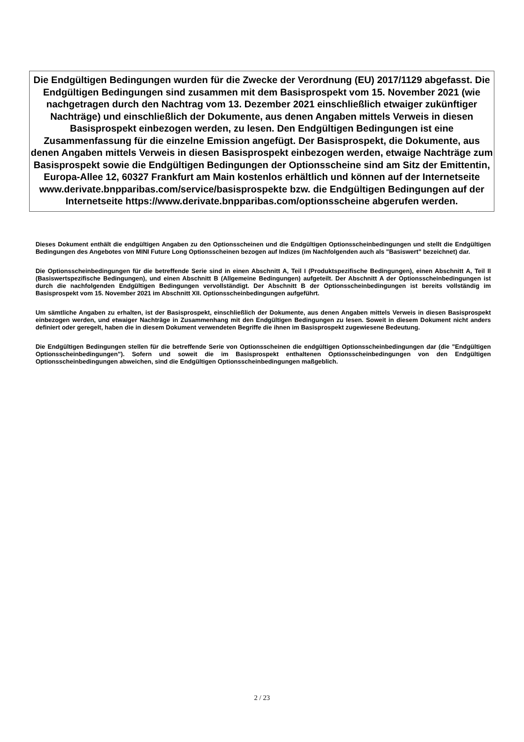Die Endgültigen Bedingungen wurden für die Zwecke der Verordnung (EU) 2017/1129 abgefasst. Die Endgültigen Bedingungen sind zusammen mit dem Basisprospekt vom 15. November 2021 (wie nachgetragen durch den Nachtrag vom 13. Dezember 2021 einschließlich etwaiger zukünftiger Nachträge) und einschließlich der Dokumente, aus denen Angaben mittels Verweis in diesen Basisprospekt einbezogen werden, zu lesen. Den Endgültigen Bedingungen ist eine Zusammenfassung für die einzelne Emission angefügt. Der Basisprospekt, die Dokumente, aus denen Angaben mittels Verweis in diesen Basisprospekt einbezogen werden, etwaige Nachträge zum Basisprospekt sowie die Endgültigen Bedingungen der Optionsscheine sind am Sitz der Emittentin, Europa-Allee 12, 60327 Frankfurt am Main kostenlos erhältlich und können auf der Internetseite www.derivate.bnpparibas.com/service/basisprospekte bzw. die Endgültigen Bedingungen auf der Internetseite https://www.derivate.bnpparibas.com/optionsscheine abgerufen werden.
Dieses Dokument enthält die endgültigen Angaben zu den Optionsscheinen und die Endgültigen Optionsscheinbedingungen und stellt die Endgültigen Bedingungen des Angebotes von MINI Future Long Optionsscheinen bezogen auf Indizes (im Nachfolgenden auch als "Basiswert" bezeichnet) dar.
Die Optionsscheinbedingungen für die betreffende Serie sind in einen Abschnitt A, Teil I (Produktspezifische Bedingungen), einen Abschnitt A, Teil II (Basiswertspezifische Bedingungen), und einen Abschnitt B (Allgemeine Bedingungen) aufgeteilt. Der Abschnitt A der Optionsscheinbedingungen ist durch die nachfolgenden Endgültigen Bedingungen vervollständigt. Der Abschnitt B der Optionsscheinbedingungen ist bereits vollständig im Basisprospekt vom 15. November 2021 im Abschnitt XII. Optionsscheinbedingungen aufgeführt.
Um sämtliche Angaben zu erhalten, ist der Basisprospekt, einschließlich der Dokumente, aus denen Angaben mittels Verweis in diesen Basisprospekt einbezogen werden, und etwaiger Nachträge in Zusammenhang mit den Endgültigen Bedingungen zu lesen. Soweit in diesem Dokument nicht anders definiert oder geregelt, haben die in diesem Dokument verwendeten Begriffe die ihnen im Basisprospekt zugewiesene Bedeutung.
Die Endgültigen Bedingungen stellen für die betreffende Serie von Optionsscheinen die endgültigen Optionsscheinbedingungen dar (die "Endgültigen Optionsscheinbedingungen"). Sofern und soweit die im Basisprospekt enthaltenen Optionsscheinbedingungen von den Endgültigen Optionsscheinbedingungen abweichen, sind die Endgültigen Optionsscheinbedingungen maßgeblich.
2 / 23